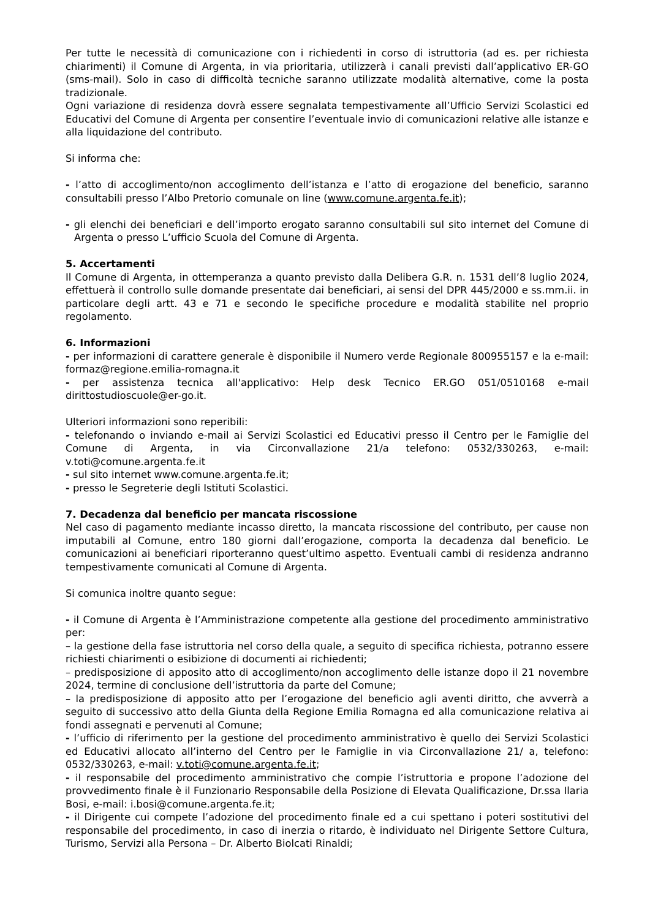Per tutte le necessità di comunicazione con i richiedenti in corso di istruttoria (ad es. per richiesta chiarimenti) il Comune di Argenta, in via prioritaria, utilizzerà i canali previsti dall’applicativo ER-GO (sms-mail). Solo in caso di difficoltà tecniche saranno utilizzate modalità alternative, come la posta tradizionale.
Ogni variazione di residenza dovrà essere segnalata tempestivamente all’Ufficio Servizi Scolastici ed Educativi del Comune di Argenta per consentire l’eventuale invio di comunicazioni relative alle istanze e alla liquidazione del contributo.
Si informa che:
- l’atto di accoglimento/non accoglimento dell’istanza e l’atto di erogazione del beneficio, saranno consultabili presso l’Albo Pretorio comunale on line (www.comune.argenta.fe.it);
- gli elenchi dei beneficiari e dell’importo erogato saranno consultabili sul sito internet del Comune di Argenta o presso L’ufficio Scuola del Comune di Argenta.
5. Accertamenti
Il Comune di Argenta, in ottemperanza a quanto previsto dalla Delibera G.R. n. 1531 dell’8 luglio 2024, effettuerà il controllo sulle domande presentate dai beneficiari, ai sensi del DPR 445/2000 e ss.mm.ii. in particolare degli artt. 43 e 71 e secondo le specifiche procedure e modalità stabilite nel proprio regolamento.
6. Informazioni
- per informazioni di carattere generale è disponibile il Numero verde Regionale 800955157 e la e-mail: formaz@regione.emilia-romagna.it
- per assistenza tecnica all'applicativo: Help desk Tecnico ER.GO 051/0510168 e-mail dirittostudioscuole@er-go.it.
Ulteriori informazioni sono reperibili:
- telefonando o inviando e-mail ai Servizi Scolastici ed Educativi presso il Centro per le Famiglie del Comune di Argenta, in via Circonvallazione 21/a telefono: 0532/330263, e-mail: v.toti@comune.argenta.fe.it
- sul sito internet www.comune.argenta.fe.it;
- presso le Segreterie degli Istituti Scolastici.
7. Decadenza dal beneficio per mancata riscossione
Nel caso di pagamento mediante incasso diretto, la mancata riscossione del contributo, per cause non imputabili al Comune, entro 180 giorni dall’erogazione, comporta la decadenza dal beneficio. Le comunicazioni ai beneficiari riporteranno quest’ultimo aspetto. Eventuali cambi di residenza andranno tempestivamente comunicati al Comune di Argenta.
Si comunica inoltre quanto segue:
- il Comune di Argenta è l’Amministrazione competente alla gestione del procedimento amministrativo per:
– la gestione della fase istruttoria nel corso della quale, a seguito di specifica richiesta, potranno essere richiesti chiarimenti o esibizione di documenti ai richiedenti;
– predisposizione di apposito atto di accoglimento/non accoglimento delle istanze dopo il 21 novembre 2024, termine di conclusione dell’istruttoria da parte del Comune;
– la predisposizione di apposito atto per l’erogazione del beneficio agli aventi diritto, che avverrà a seguito di successivo atto della Giunta della Regione Emilia Romagna ed alla comunicazione relativa ai fondi assegnati e pervenuti al Comune;
- l’ufficio di riferimento per la gestione del procedimento amministrativo è quello dei Servizi Scolastici ed Educativi allocato all’interno del Centro per le Famiglie in via Circonvallazione 21/ a, telefono: 0532/330263, e-mail: v.toti@comune.argenta.fe.it;
- il responsabile del procedimento amministrativo che compie l’istruttoria e propone l’adozione del provvedimento finale è il Funzionario Responsabile della Posizione di Elevata Qualificazione, Dr.ssa Ilaria Bosi, e-mail: i.bosi@comune.argenta.fe.it;
- il Dirigente cui compete l’adozione del procedimento finale ed a cui spettano i poteri sostitutivi del responsabile del procedimento, in caso di inerzia o ritardo, è individuato nel Dirigente Settore Cultura, Turismo, Servizi alla Persona – Dr. Alberto Biolcati Rinaldi;